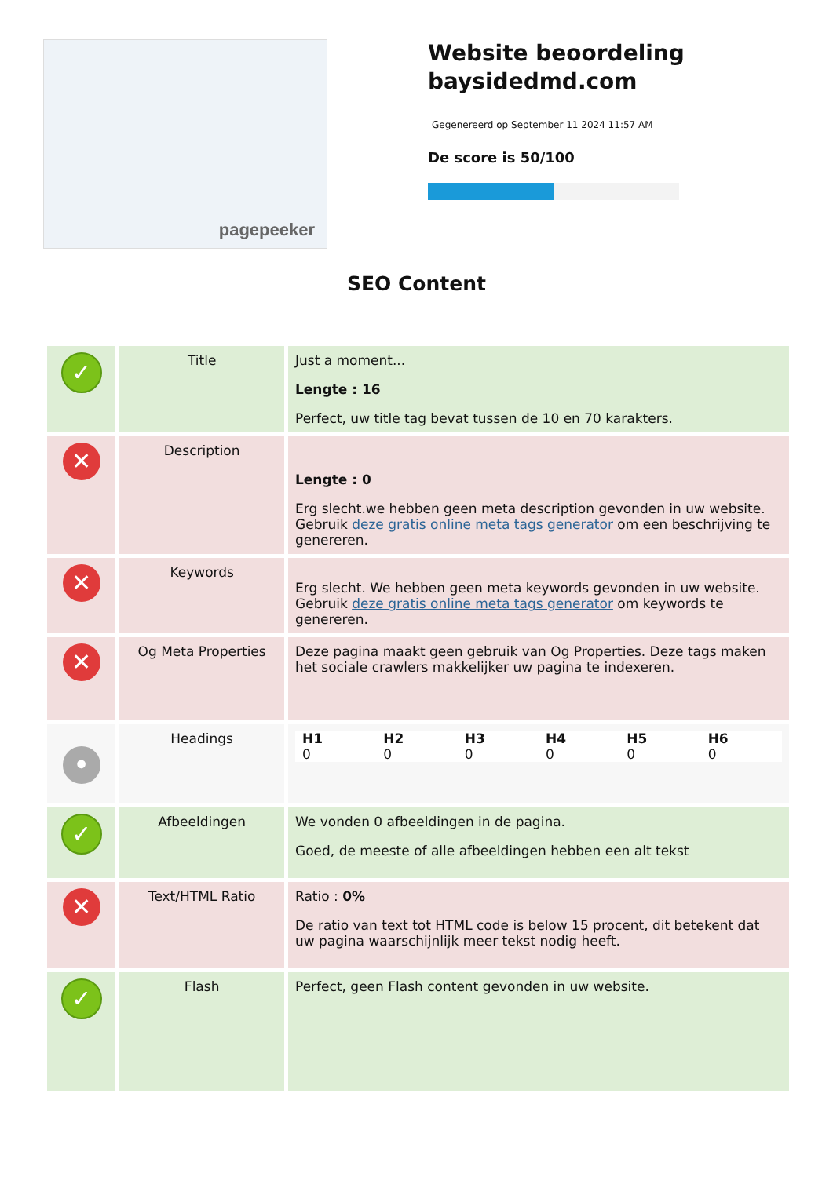pagepeeker
Website beoordeling
baysidedmd.com
Gegenereerd op September 11 2024 11:57 AM
De score is 50/100
SEO Content
| ✓ | Title | Just a moment... Lengte : 16 Perfect, uw title tag bevat tussen de 10 en 70 karakters. |
| ✕ | Description | Lengte : 0 Erg slecht.we hebben geen meta description gevonden in uw website. Gebruik deze gratis online meta tags generator om een beschrijving te genereren. |
| ✕ | Keywords | Erg slecht. We hebben geen meta keywords gevonden in uw website. Gebruik deze gratis online meta tags generator om keywords te genereren. |
| ✕ | Og Meta Properties | Deze pagina maakt geen gebruik van Og Properties. Deze tags maken het sociale crawlers makkelijker uw pagina te indexeren. |
| • | Headings | / H1 / H2 / H3 / H4 / H5 / H6 / / 0 / 0 / 0 / 0 / 0 / 0 / |
| ✓ | Afbeeldingen | We vonden 0 afbeeldingen in de pagina. Goed, de meeste of alle afbeeldingen hebben een alt tekst |
| ✕ | Text/HTML Ratio | Ratio : 0% De ratio van text tot HTML code is below 15 procent, dit betekent dat uw pagina waarschijnlijk meer tekst nodig heeft. |
| ✓ | Flash | Perfect, geen Flash content gevonden in uw website. |